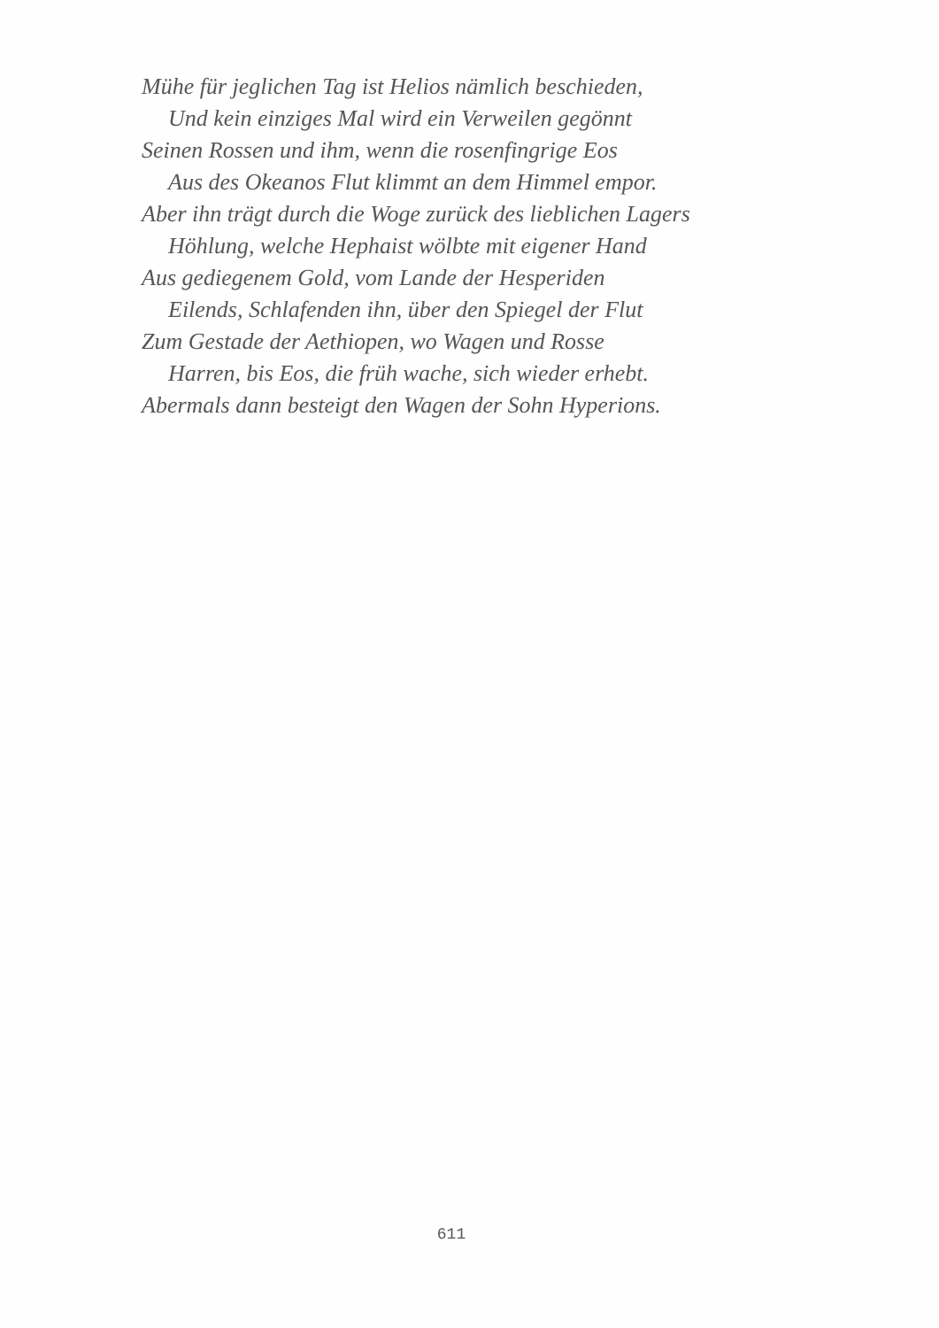Mühe für jeglichen Tag ist Helios nämlich beschieden,
Und kein einziges Mal wird ein Verweilen gegönnt
Seinen Rossen und ihm, wenn die rosenfingrige Eos
Aus des Okeanos Flut klimmt an dem Himmel empor.
Aber ihn trägt durch die Woge zurück des lieblichen Lagers
Höhlung, welche Hephaist wölbte mit eigener Hand
Aus gediegenem Gold, vom Lande der Hesperiden
Eilends, Schlafenden ihn, über den Spiegel der Flut
Zum Gestade der Aethiopen, wo Wagen und Rosse
Harren, bis Eos, die früh wache, sich wieder erhebt.
Abermals dann besteigt den Wagen der Sohn Hyperions.
611